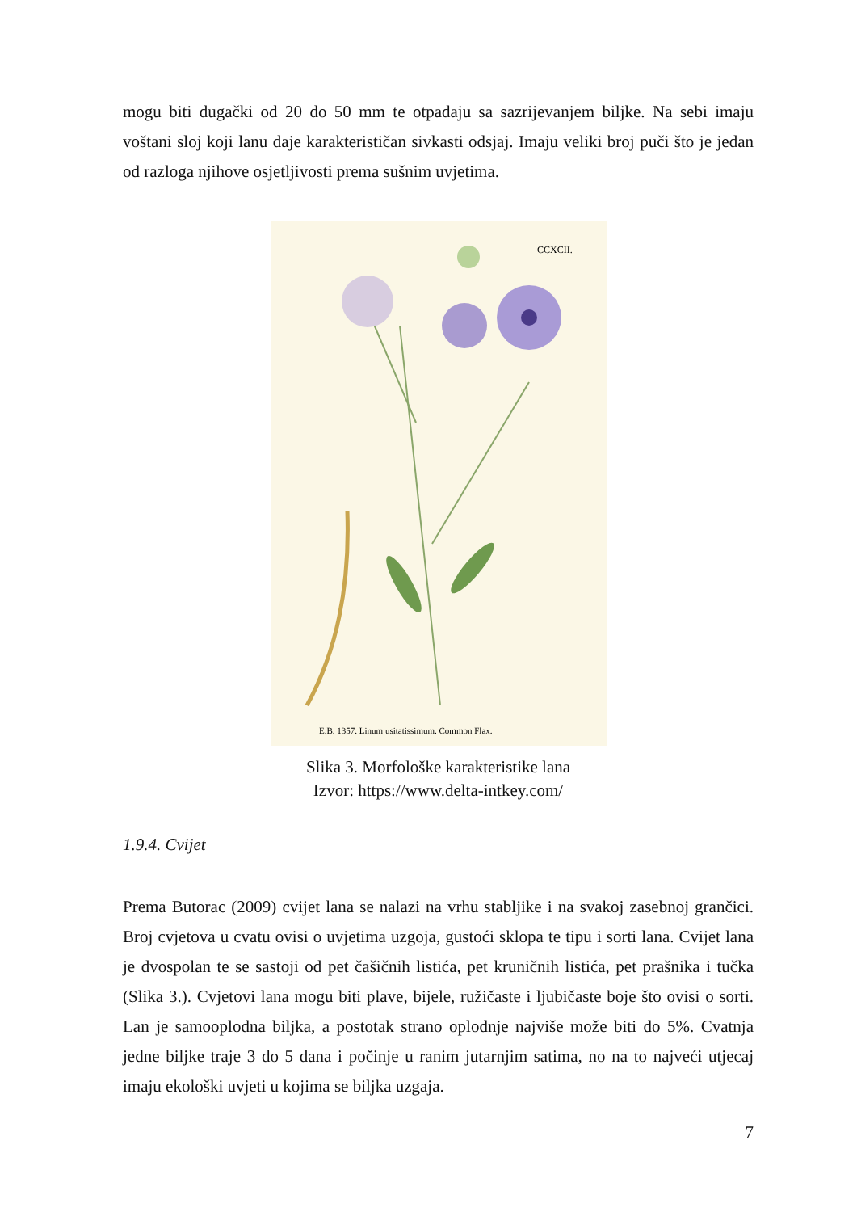mogu biti dugački od 20 do 50 mm te otpadaju sa sazrijevanjem biljke. Na sebi imaju voštani sloj koji lanu daje karakterističan sivkasti odsjaj. Imaju veliki broj puči što je jedan od razloga njihove osjetljivosti prema sušnim uvjetima.
CCXCII.
E.B. 1357. Linum usitatissimum. Common Flax.
Slika 3. Morfološke karakteristike lana
Izvor: https://www.delta-intkey.com/
1.9.4. Cvijet
Prema Butorac (2009) cvijet lana se nalazi na vrhu stabljike i na svakoj zasebnoj grančici. Broj cvjetova u cvatu ovisi o uvjetima uzgoja, gustoći sklopa te tipu i sorti lana. Cvijet lana je dvospolan te se sastoji od pet čašičnih listića, pet kruničnih listića, pet prašnika i tučka (Slika 3.). Cvjetovi lana mogu biti plave, bijele, ružičaste i ljubičaste boje što ovisi o sorti. Lan je samooplodna biljka, a postotak strano oplodnje najviše može biti do 5%. Cvatnja jedne biljke traje 3 do 5 dana i počinje u ranim jutarnjim satima, no na to najveći utjecaj imaju ekološki uvjeti u kojima se biljka uzgaja.
7